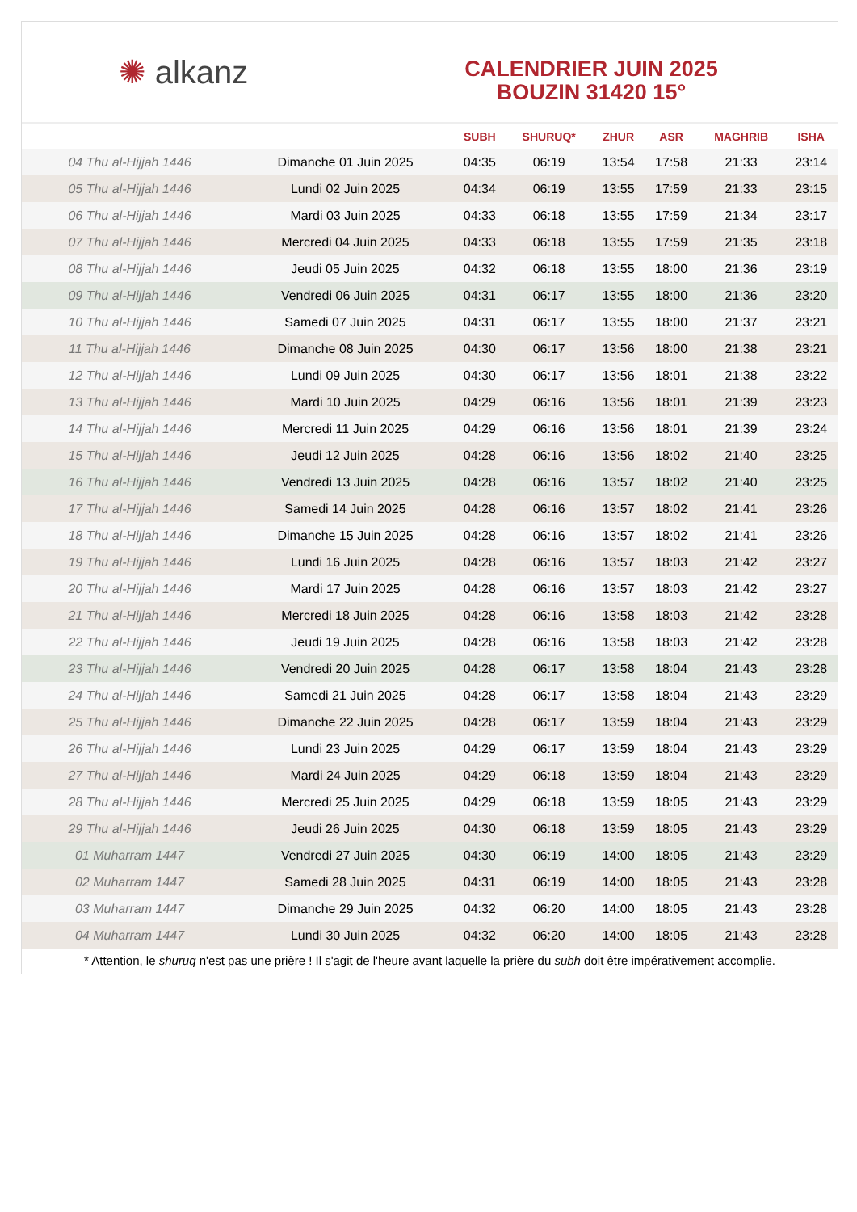✺ alkanz
CALENDRIER JUIN 2025
BOUZIN 31420 15°
| | | SUBH | SHURUQ* | ZHUR | ASR | MAGHRIB | ISHA |
| --- | --- | --- | --- | --- | --- | --- | --- |
| 04 Thu al-Hijjah 1446 | Dimanche 01 Juin 2025 | 04:35 | 06:19 | 13:54 | 17:58 | 21:33 | 23:14 |
| 05 Thu al-Hijjah 1446 | Lundi 02 Juin 2025 | 04:34 | 06:19 | 13:55 | 17:59 | 21:33 | 23:15 |
| 06 Thu al-Hijjah 1446 | Mardi 03 Juin 2025 | 04:33 | 06:18 | 13:55 | 17:59 | 21:34 | 23:17 |
| 07 Thu al-Hijjah 1446 | Mercredi 04 Juin 2025 | 04:33 | 06:18 | 13:55 | 17:59 | 21:35 | 23:18 |
| 08 Thu al-Hijjah 1446 | Jeudi 05 Juin 2025 | 04:32 | 06:18 | 13:55 | 18:00 | 21:36 | 23:19 |
| 09 Thu al-Hijjah 1446 | Vendredi 06 Juin 2025 | 04:31 | 06:17 | 13:55 | 18:00 | 21:36 | 23:20 |
| 10 Thu al-Hijjah 1446 | Samedi 07 Juin 2025 | 04:31 | 06:17 | 13:55 | 18:00 | 21:37 | 23:21 |
| 11 Thu al-Hijjah 1446 | Dimanche 08 Juin 2025 | 04:30 | 06:17 | 13:56 | 18:00 | 21:38 | 23:21 |
| 12 Thu al-Hijjah 1446 | Lundi 09 Juin 2025 | 04:30 | 06:17 | 13:56 | 18:01 | 21:38 | 23:22 |
| 13 Thu al-Hijjah 1446 | Mardi 10 Juin 2025 | 04:29 | 06:16 | 13:56 | 18:01 | 21:39 | 23:23 |
| 14 Thu al-Hijjah 1446 | Mercredi 11 Juin 2025 | 04:29 | 06:16 | 13:56 | 18:01 | 21:39 | 23:24 |
| 15 Thu al-Hijjah 1446 | Jeudi 12 Juin 2025 | 04:28 | 06:16 | 13:56 | 18:02 | 21:40 | 23:25 |
| 16 Thu al-Hijjah 1446 | Vendredi 13 Juin 2025 | 04:28 | 06:16 | 13:57 | 18:02 | 21:40 | 23:25 |
| 17 Thu al-Hijjah 1446 | Samedi 14 Juin 2025 | 04:28 | 06:16 | 13:57 | 18:02 | 21:41 | 23:26 |
| 18 Thu al-Hijjah 1446 | Dimanche 15 Juin 2025 | 04:28 | 06:16 | 13:57 | 18:02 | 21:41 | 23:26 |
| 19 Thu al-Hijjah 1446 | Lundi 16 Juin 2025 | 04:28 | 06:16 | 13:57 | 18:03 | 21:42 | 23:27 |
| 20 Thu al-Hijjah 1446 | Mardi 17 Juin 2025 | 04:28 | 06:16 | 13:57 | 18:03 | 21:42 | 23:27 |
| 21 Thu al-Hijjah 1446 | Mercredi 18 Juin 2025 | 04:28 | 06:16 | 13:58 | 18:03 | 21:42 | 23:28 |
| 22 Thu al-Hijjah 1446 | Jeudi 19 Juin 2025 | 04:28 | 06:16 | 13:58 | 18:03 | 21:42 | 23:28 |
| 23 Thu al-Hijjah 1446 | Vendredi 20 Juin 2025 | 04:28 | 06:17 | 13:58 | 18:04 | 21:43 | 23:28 |
| 24 Thu al-Hijjah 1446 | Samedi 21 Juin 2025 | 04:28 | 06:17 | 13:58 | 18:04 | 21:43 | 23:29 |
| 25 Thu al-Hijjah 1446 | Dimanche 22 Juin 2025 | 04:28 | 06:17 | 13:59 | 18:04 | 21:43 | 23:29 |
| 26 Thu al-Hijjah 1446 | Lundi 23 Juin 2025 | 04:29 | 06:17 | 13:59 | 18:04 | 21:43 | 23:29 |
| 27 Thu al-Hijjah 1446 | Mardi 24 Juin 2025 | 04:29 | 06:18 | 13:59 | 18:04 | 21:43 | 23:29 |
| 28 Thu al-Hijjah 1446 | Mercredi 25 Juin 2025 | 04:29 | 06:18 | 13:59 | 18:05 | 21:43 | 23:29 |
| 29 Thu al-Hijjah 1446 | Jeudi 26 Juin 2025 | 04:30 | 06:18 | 13:59 | 18:05 | 21:43 | 23:29 |
| 01 Muharram 1447 | Vendredi 27 Juin 2025 | 04:30 | 06:19 | 14:00 | 18:05 | 21:43 | 23:29 |
| 02 Muharram 1447 | Samedi 28 Juin 2025 | 04:31 | 06:19 | 14:00 | 18:05 | 21:43 | 23:28 |
| 03 Muharram 1447 | Dimanche 29 Juin 2025 | 04:32 | 06:20 | 14:00 | 18:05 | 21:43 | 23:28 |
| 04 Muharram 1447 | Lundi 30 Juin 2025 | 04:32 | 06:20 | 14:00 | 18:05 | 21:43 | 23:28 |
* Attention, le shuruq n'est pas une prière ! Il s'agit de l'heure avant laquelle la prière du subh doit être impérativement accomplie.